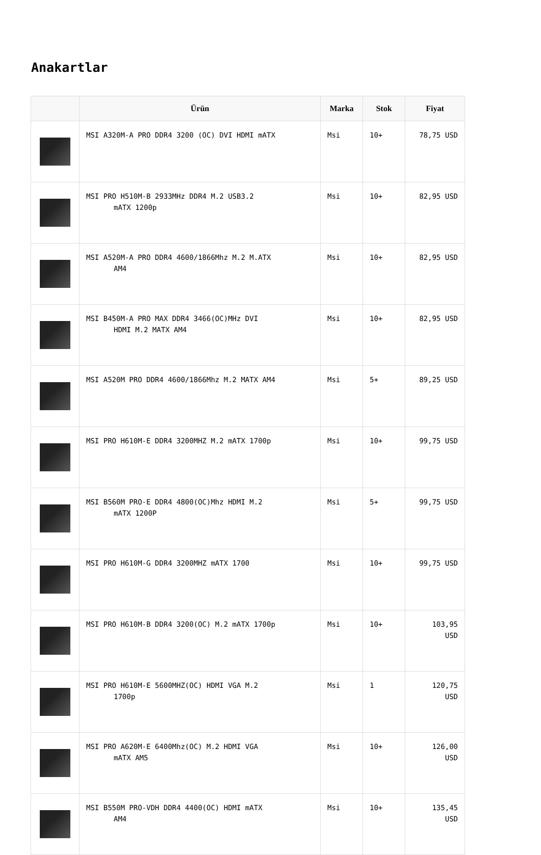Anakartlar
| | Ürün | Marka | Stok | Fiyat |
| --- | --- | --- | --- | --- |
| | MSI A320M-A PRO DDR4 3200 (OC) DVI HDMI mATX | Msi | 10+ | 78,75 USD |
| | MSI PRO H510M-B 2933MHz DDR4 M.2 USB3.2 mATX 1200p | Msi | 10+ | 82,95 USD |
| | MSI A520M-A PRO DDR4 4600/1866Mhz M.2 M.ATX AM4 | Msi | 10+ | 82,95 USD |
| | MSI B450M-A PRO MAX DDR4 3466(OC)MHz DVI HDMI M.2 MATX AM4 | Msi | 10+ | 82,95 USD |
| | MSI A520M PRO DDR4 4600/1866Mhz M.2 MATX AM4 | Msi | 5+ | 89,25 USD |
| | MSI PRO H610M-E DDR4 3200MHZ M.2 mATX 1700p | Msi | 10+ | 99,75 USD |
| | MSI B560M PRO-E DDR4 4800(OC)Mhz HDMI M.2 mATX 1200P | Msi | 5+ | 99,75 USD |
| | MSI PRO H610M-G DDR4 3200MHZ mATX 1700 | Msi | 10+ | 99,75 USD |
| | MSI PRO H610M-B DDR4 3200(OC) M.2 mATX 1700p | Msi | 10+ | 103,95 USD |
| | MSI PRO H610M-E 5600MHZ(OC) HDMI VGA M.2 1700p | Msi | 1 | 120,75 USD |
| | MSI PRO A620M-E 6400Mhz(OC) M.2 HDMI VGA mATX AM5 | Msi | 10+ | 126,00 USD |
| | MSI B550M PRO-VDH DDR4 4400(OC) HDMI mATX AM4 | Msi | 10+ | 135,45 USD |